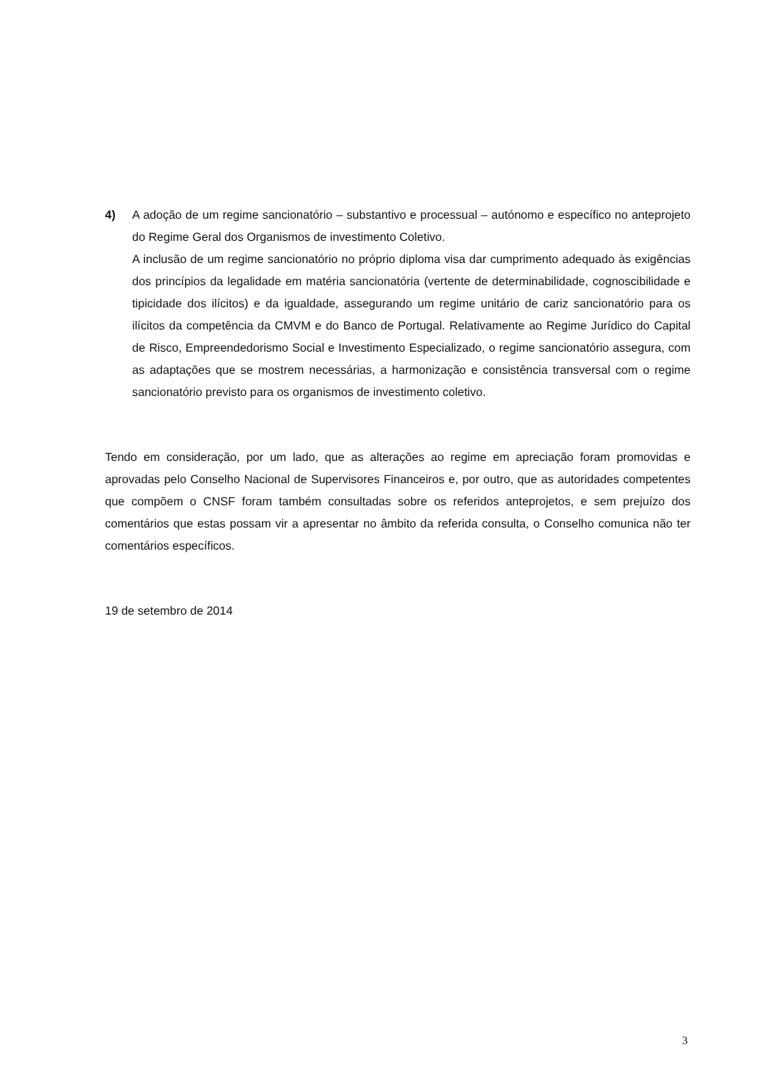4) A adoção de um regime sancionatório – substantivo e processual – autónomo e específico no anteprojeto do Regime Geral dos Organismos de investimento Coletivo.
A inclusão de um regime sancionatório no próprio diploma visa dar cumprimento adequado às exigências dos princípios da legalidade em matéria sancionatória (vertente de determinabilidade, cognoscibilidade e tipicidade dos ilícitos) e da igualdade, assegurando um regime unitário de cariz sancionatório para os ilícitos da competência da CMVM e do Banco de Portugal. Relativamente ao Regime Jurídico do Capital de Risco, Empreendedorismo Social e Investimento Especializado, o regime sancionatório assegura, com as adaptações que se mostrem necessárias, a harmonização e consistência transversal com o regime sancionatório previsto para os organismos de investimento coletivo.
Tendo em consideração, por um lado, que as alterações ao regime em apreciação foram promovidas e aprovadas pelo Conselho Nacional de Supervisores Financeiros e, por outro, que as autoridades competentes que compõem o CNSF foram também consultadas sobre os referidos anteprojetos, e sem prejuízo dos comentários que estas possam vir a apresentar no âmbito da referida consulta, o Conselho comunica não ter comentários específicos.
19 de setembro de 2014
3